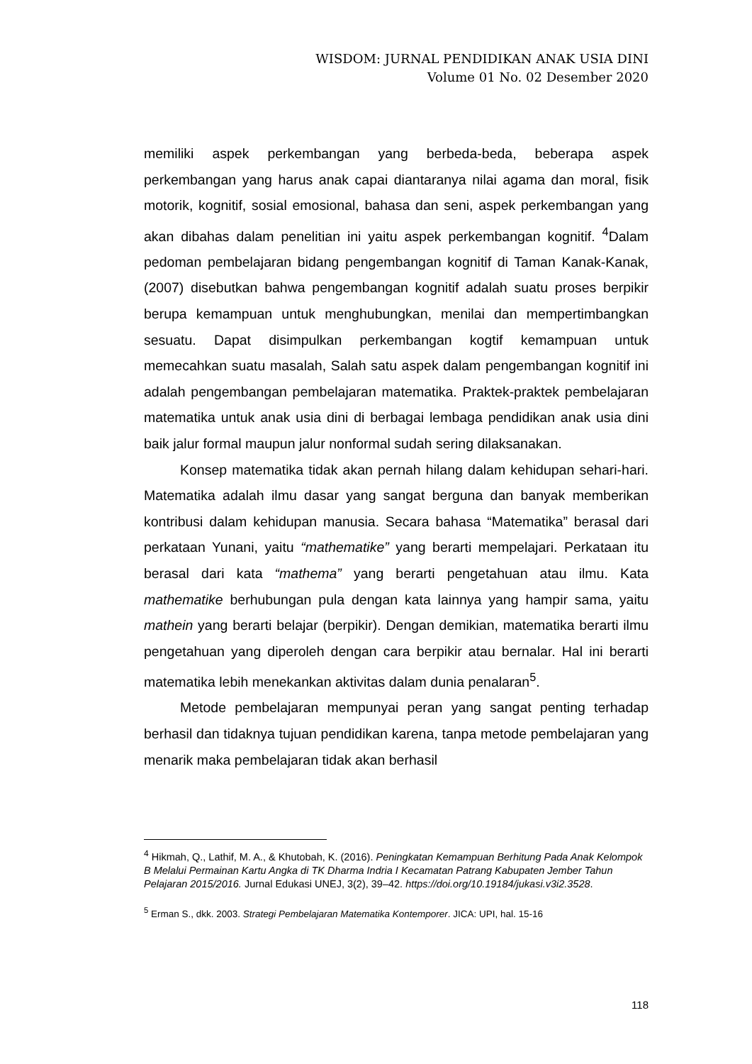WISDOM: JURNAL PENDIDIKAN ANAK USIA DINI
Volume 01 No. 02 Desember 2020
memiliki aspek perkembangan yang berbeda-beda, beberapa aspek perkembangan yang harus anak capai diantaranya nilai agama dan moral, fisik motorik, kognitif, sosial emosional, bahasa dan seni, aspek perkembangan yang akan dibahas dalam penelitian ini yaitu aspek perkembangan kognitif. <sup>4</sup>Dalam pedoman pembelajaran bidang pengembangan kognitif di Taman Kanak-Kanak, (2007) disebutkan bahwa pengembangan kognitif adalah suatu proses berpikir berupa kemampuan untuk menghubungkan, menilai dan mempertimbangkan sesuatu. Dapat disimpulkan perkembangan kogtif kemampuan untuk memecahkan suatu masalah, Salah satu aspek dalam pengembangan kognitif ini adalah pengembangan pembelajaran matematika. Praktek-praktek pembelajaran matematika untuk anak usia dini di berbagai lembaga pendidikan anak usia dini baik jalur formal maupun jalur nonformal sudah sering dilaksanakan.
Konsep matematika tidak akan pernah hilang dalam kehidupan sehari-hari. Matematika adalah ilmu dasar yang sangat berguna dan banyak memberikan kontribusi dalam kehidupan manusia. Secara bahasa “Matematika” berasal dari perkataan Yunani, yaitu “mathematike” yang berarti mempelajari. Perkataan itu berasal dari kata “mathema” yang berarti pengetahuan atau ilmu. Kata mathematike berhubungan pula dengan kata lainnya yang hampir sama, yaitu mathein yang berarti belajar (berpikir). Dengan demikian, matematika berarti ilmu pengetahuan yang diperoleh dengan cara berpikir atau bernalar. Hal ini berarti matematika lebih menekankan aktivitas dalam dunia penalaran<sup>5</sup>.
Metode pembelajaran mempunyai peran yang sangat penting terhadap berhasil dan tidaknya tujuan pendidikan karena, tanpa metode pembelajaran yang menarik maka pembelajaran tidak akan berhasil
<sup>4</sup> Hikmah, Q., Lathif, M. A., & Khutobah, K. (2016). Peningkatan Kemampuan Berhitung Pada Anak Kelompok B Melalui Permainan Kartu Angka di TK Dharma Indria I Kecamatan Patrang Kabupaten Jember Tahun Pelajaran 2015/2016. Jurnal Edukasi UNEJ, 3(2), 39–42. https://doi.org/10.19184/jukasi.v3i2.3528.
<sup>5</sup> Erman S., dkk. 2003. Strategi Pembelajaran Matematika Kontemporer. JICA: UPI, hal. 15-16
118